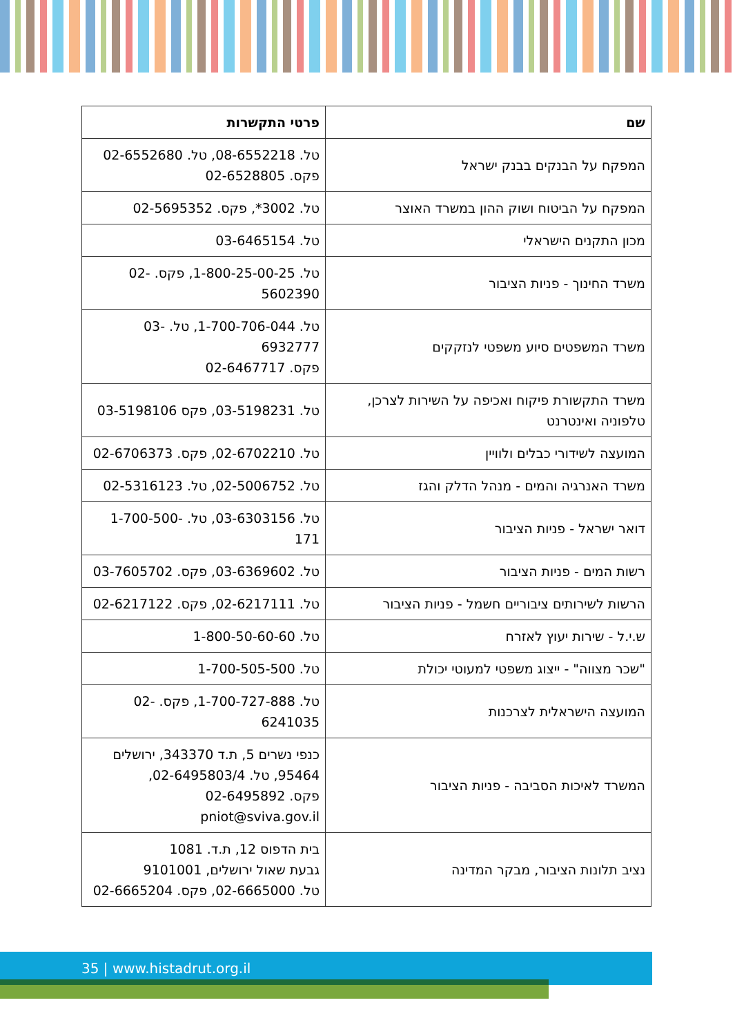| שם | פרטי התקשרות |
| --- | --- |
| המפקח על הבנקים בבנק ישראל | טל. 08-6552218, טל. 02-6552680 פקס. 02-6528805 |
| המפקח על הביטוח ושוק ההון במשרד האוצר | טל. 3002*, פקס. 02-5695352 |
| מכון התקנים הישראלי | טל. 03-6465154 |
| משרד החינוך - פניות הציבור | טל. 1-800-25-00-25, פקס. 02-5602390 |
| משרד המשפטים סיוע משפטי לנזקקים | טל. 1-700-706-044, טל. 03-6932777 פקס. 02-6467717 |
| משרד התקשורת פיקוח ואכיפה על השירות לצרכן, טלפוניה ואינטרנט | טל. 03-5198231, פקס 03-5198106 |
| המועצה לשידורי כבלים ולוויין | טל. 02-6702210, פקס. 02-6706373 |
| משרד האנרגיה והמים - מנהל הדלק והגז | טל. 02-5006752, טל. 02-5316123 |
| דואר ישראל - פניות הציבור | טל. 03-6303156, טל. 1-700-500-171 |
| רשות המים - פניות הציבור | טל. 03-6369602, פקס. 03-7605702 |
| הרשות לשירותים ציבוריים חשמל - פניות הציבור | טל. 02-6217111, פקס. 02-6217122 |
| ש.י.ל - שירות יעוץ לאזרח | טל. 1-800-50-60-60 |
| "שכר מצווה" - ייצוג משפטי למעוטי יכולת | טל. 1-700-505-500 |
| המועצה הישראלית לצרכנות | טל. 1-700-727-888, פקס. 02-6241035 |
| המשרד לאיכות הסביבה - פניות הציבור | כנפי נשרים 5, ת.ד 343370, ירושלים 95464, טל. 02-6495803/4, פקס. 02-6495892 pniot@sviva.gov.il |
| נציב תלונות הציבור, מבקר המדינה | בית הדפוס 12, ת.ד. 1081 גבעת שאול ירושלים, 9101001 טל. 02-6665000, פקס. 02-6665204 |
35 | www.histadrut.org.il